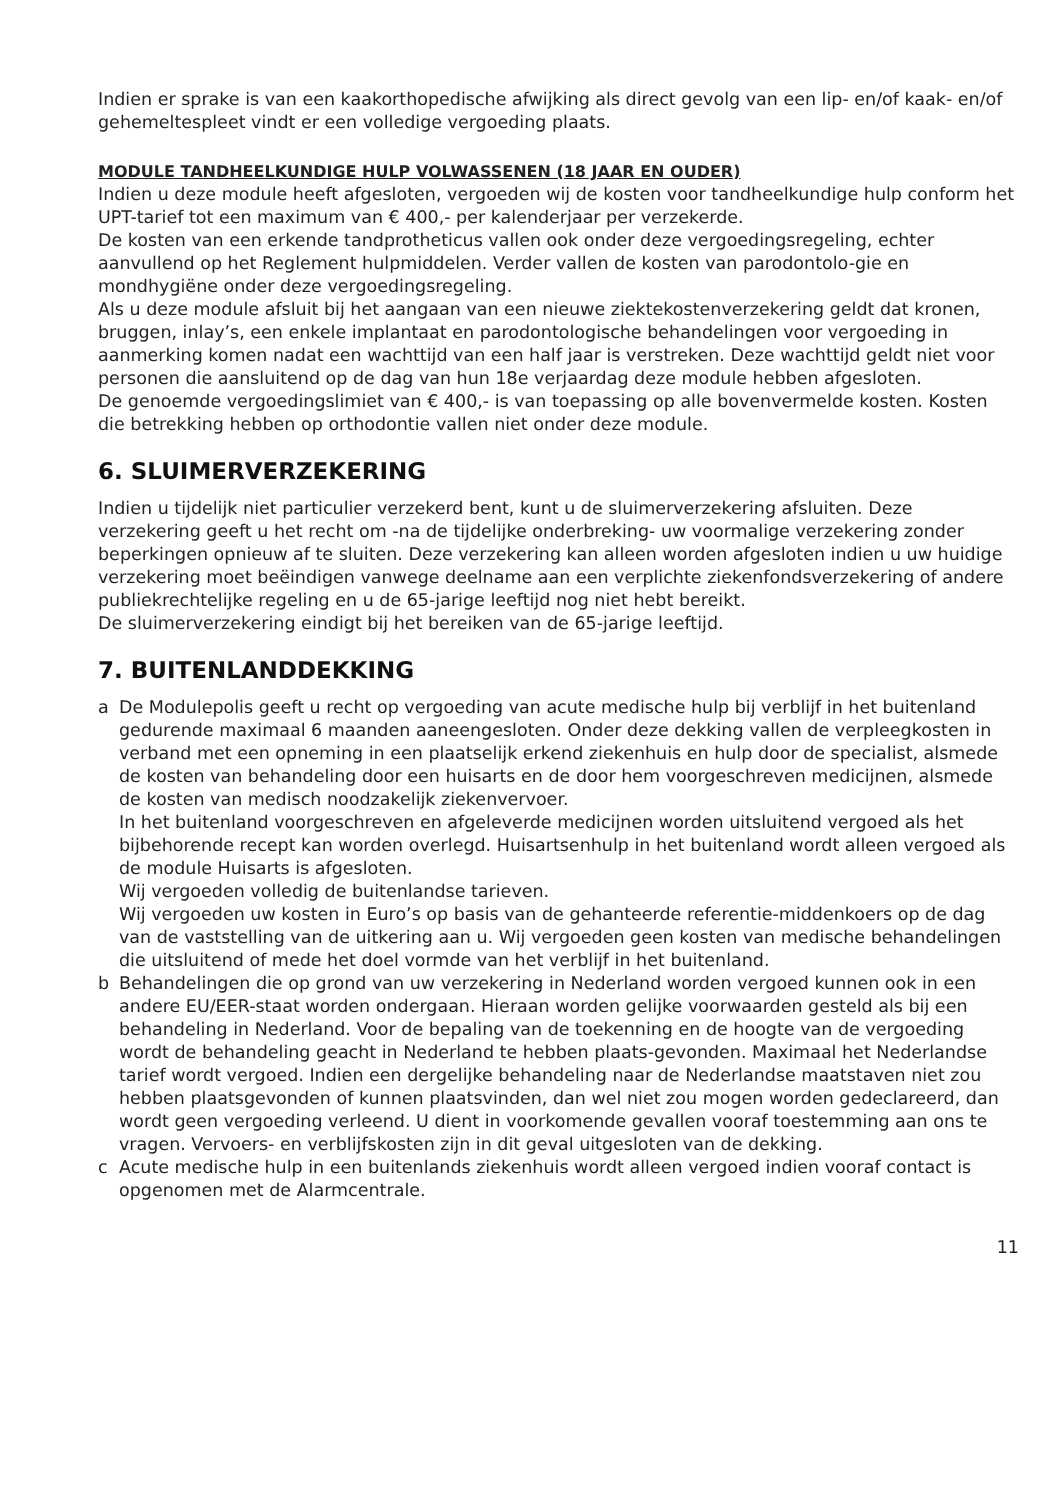Indien er sprake is van een kaakorthopedische afwijking als direct gevolg van een lip- en/of kaak- en/of gehemeltespleet vindt er een volledige vergoeding plaats.
MODULE TANDHEELKUNDIGE HULP VOLWASSENEN (18 JAAR EN OUDER)
Indien u deze module heeft afgesloten, vergoeden wij de kosten voor tandheelkundige hulp conform het UPT-tarief tot een maximum van € 400,- per kalenderjaar per verzekerde.
De kosten van een erkende tandprotheticus vallen ook onder deze vergoedingsregeling, echter aanvullend op het Reglement hulpmiddelen. Verder vallen de kosten van parodontolo-gie en mondhygiëne onder deze vergoedingsregeling.
Als u deze module afsluit bij het aangaan van een nieuwe ziektekostenverzekering geldt dat kronen, bruggen, inlay’s, een enkele implantaat en parodontologische behandelingen voor vergoeding in aanmerking komen nadat een wachttijd van een half jaar is verstreken. Deze wachttijd geldt niet voor personen die aansluitend op de dag van hun 18e verjaardag deze module hebben afgesloten.
De genoemde vergoedingslimiet van € 400,- is van toepassing op alle bovenvermelde kosten. Kosten die betrekking hebben op orthodontie vallen niet onder deze module.
6. SLUIMERVERZEKERING
Indien u tijdelijk niet particulier verzekerd bent, kunt u de sluimerverzekering afsluiten. Deze verzekering geeft u het recht om -na de tijdelijke onderbreking- uw voormalige verzekering zonder beperkingen opnieuw af te sluiten. Deze verzekering kan alleen worden afgesloten indien u uw huidige verzekering moet beëindigen vanwege deelname aan een verplichte ziekenfondsverzekering of andere publiekrechtelijke regeling en u de 65-jarige leeftijd nog niet hebt bereikt.
De sluimerverzekering eindigt bij het bereiken van de 65-jarige leeftijd.
7. BUITENLANDDEKKING
a De Modulepolis geeft u recht op vergoeding van acute medische hulp bij verblijf in het buitenland gedurende maximaal 6 maanden aaneengesloten. Onder deze dekking vallen de verpleegkosten in verband met een opneming in een plaatselijk erkend ziekenhuis en hulp door de specialist, alsmede de kosten van behandeling door een huisarts en de door hem voorgeschreven medicijnen, alsmede de kosten van medisch noodzakelijk ziekenvervoer.
In het buitenland voorgeschreven en afgeleverde medicijnen worden uitsluitend vergoed als het bijbehorende recept kan worden overlegd. Huisartsenhulp in het buitenland wordt alleen vergoed als de module Huisarts is afgesloten.
Wij vergoeden volledig de buitenlandse tarieven.
Wij vergoeden uw kosten in Euro’s op basis van de gehanteerde referentie-middenkoers op de dag van de vaststelling van de uitkering aan u. Wij vergoeden geen kosten van medische behandelingen die uitsluitend of mede het doel vormde van het verblijf in het buitenland.
b Behandelingen die op grond van uw verzekering in Nederland worden vergoed kunnen ook in een andere EU/EER-staat worden ondergaan. Hieraan worden gelijke voorwaarden gesteld als bij een behandeling in Nederland. Voor de bepaling van de toekenning en de hoogte van de vergoeding wordt de behandeling geacht in Nederland te hebben plaats-gevonden. Maximaal het Nederlandse tarief wordt vergoed. Indien een dergelijke behandeling naar de Nederlandse maatstaven niet zou hebben plaatsgevonden of kunnen plaatsvinden, dan wel niet zou mogen worden gedeclareerd, dan wordt geen vergoeding verleend. U dient in voorkomende gevallen vooraf toestemming aan ons te vragen. Vervoers- en verblijfskosten zijn in dit geval uitgesloten van de dekking.
c Acute medische hulp in een buitenlands ziekenhuis wordt alleen vergoed indien vooraf contact is opgenomen met de Alarmcentrale.
11